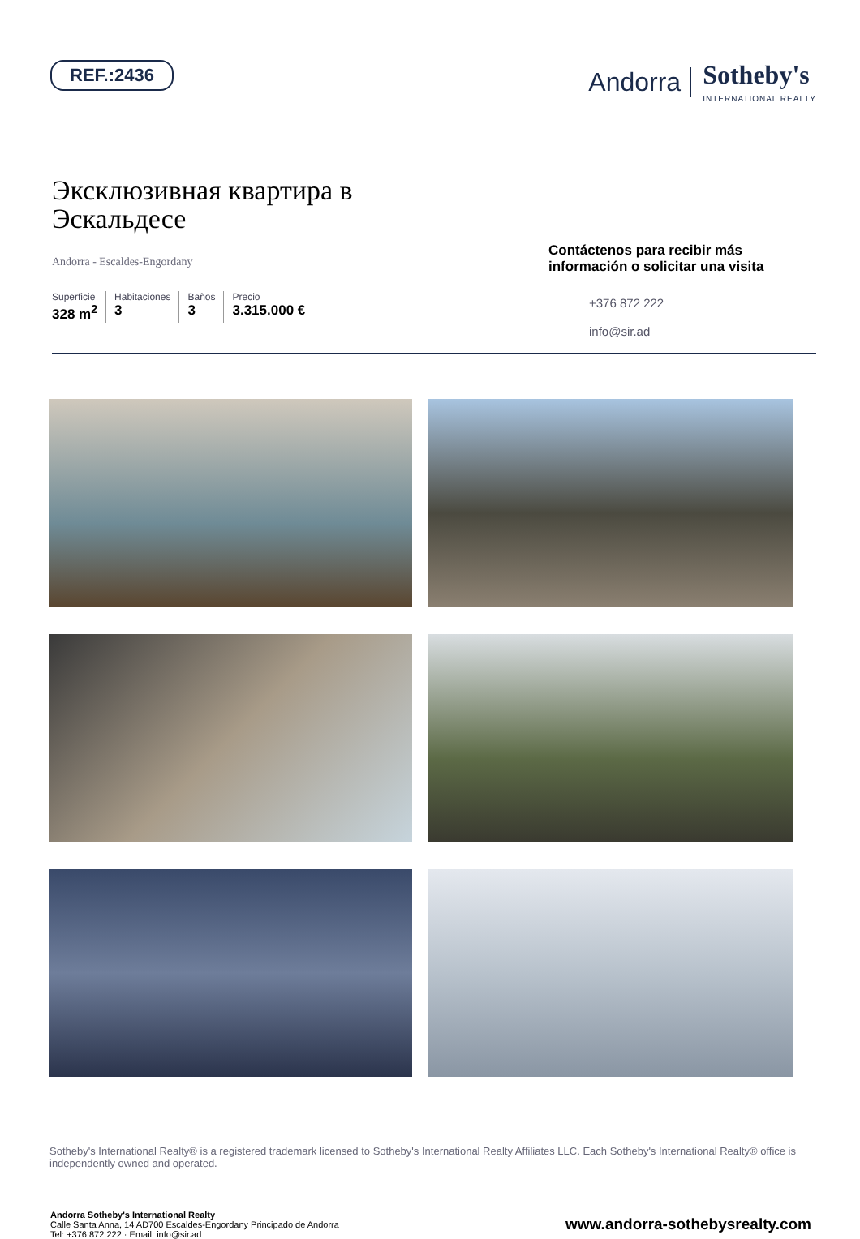REF.:2436
Andorra Sotheby's
INTERNATIONAL REALTY
Эксклюзивная квартира в
Эскальдесе
Andorra - Escaldes-Engordany
Superficie
328 m<sup>2</sup>
Habitaciones
3
Baños
3
Precio
3.315.000 €
Contáctenos para recibir más información o solicitar una visita
+376 872 222
info@sir.ad
Sotheby's International Realty® is a registered trademark licensed to Sotheby's International Realty Affiliates LLC. Each Sotheby's International Realty® office is independently owned and operated.
Andorra Sotheby's International Realty
Calle Santa Anna, 14 AD700 Escaldes-Engordany Principado de Andorra
Tel: +376 872 222 · Email: info@sir.ad
www.andorra-sothebysrealty.com